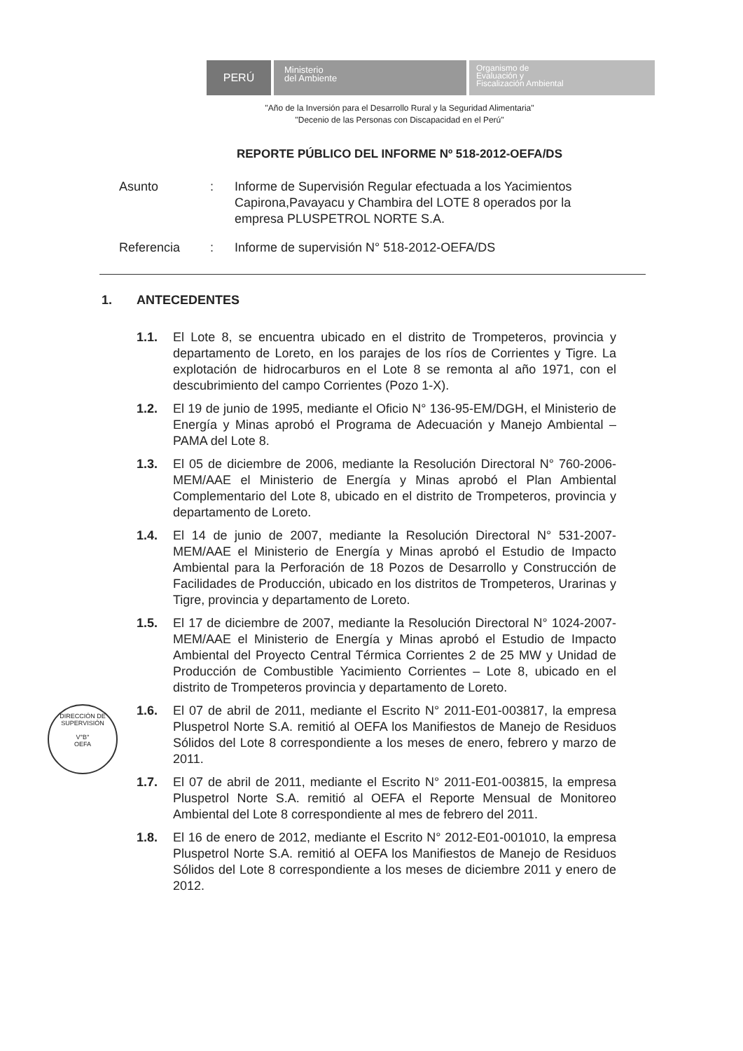PERÚ
Ministerio
del Ambiente
Organismo de
Evaluación y
Fiscalización Ambiental
"Año de la Inversión para el Desarrollo Rural y la Seguridad Alimentaria"
"Decenio de las Personas con Discapacidad en el Perú"
REPORTE PÚBLICO DEL INFORME Nº 518-2012-OEFA/DS
Asunto : Informe de Supervisión Regular efectuada a los Yacimientos Capirona,Pavayacu y Chambira del LOTE 8 operados por la empresa PLUSPETROL NORTE S.A.
Referencia : Informe de supervisión N° 518-2012-OEFA/DS
1. ANTECEDENTES
1.1. El Lote 8, se encuentra ubicado en el distrito de Trompeteros, provincia y departamento de Loreto, en los parajes de los ríos de Corrientes y Tigre. La explotación de hidrocarburos en el Lote 8 se remonta al año 1971, con el descubrimiento del campo Corrientes (Pozo 1-X).
1.2. El 19 de junio de 1995, mediante el Oficio N° 136-95-EM/DGH, el Ministerio de Energía y Minas aprobó el Programa de Adecuación y Manejo Ambiental – PAMA del Lote 8.
1.3. El 05 de diciembre de 2006, mediante la Resolución Directoral N° 760-2006-MEM/AAE el Ministerio de Energía y Minas aprobó el Plan Ambiental Complementario del Lote 8, ubicado en el distrito de Trompeteros, provincia y departamento de Loreto.
1.4. El 14 de junio de 2007, mediante la Resolución Directoral N° 531-2007-MEM/AAE el Ministerio de Energía y Minas aprobó el Estudio de Impacto Ambiental para la Perforación de 18 Pozos de Desarrollo y Construcción de Facilidades de Producción, ubicado en los distritos de Trompeteros, Urarinas y Tigre, provincia y departamento de Loreto.
1.5. El 17 de diciembre de 2007, mediante la Resolución Directoral N° 1024-2007-MEM/AAE el Ministerio de Energía y Minas aprobó el Estudio de Impacto Ambiental del Proyecto Central Térmica Corrientes 2 de 25 MW y Unidad de Producción de Combustible Yacimiento Corrientes – Lote 8, ubicado en el distrito de Trompeteros provincia y departamento de Loreto.
1.6. El 07 de abril de 2011, mediante el Escrito N° 2011-E01-003817, la empresa Pluspetrol Norte S.A. remitió al OEFA los Manifiestos de Manejo de Residuos Sólidos del Lote 8 correspondiente a los meses de enero, febrero y marzo de 2011.
1.7. El 07 de abril de 2011, mediante el Escrito N° 2011-E01-003815, la empresa Pluspetrol Norte S.A. remitió al OEFA el Reporte Mensual de Monitoreo Ambiental del Lote 8 correspondiente al mes de febrero del 2011.
1.8. El 16 de enero de 2012, mediante el Escrito N° 2012-E01-001010, la empresa Pluspetrol Norte S.A. remitió al OEFA los Manifiestos de Manejo de Residuos Sólidos del Lote 8 correspondiente a los meses de diciembre 2011 y enero de 2012.
DIRECCIÓN DE SUPERVISIÓN
V°B°
OEFA